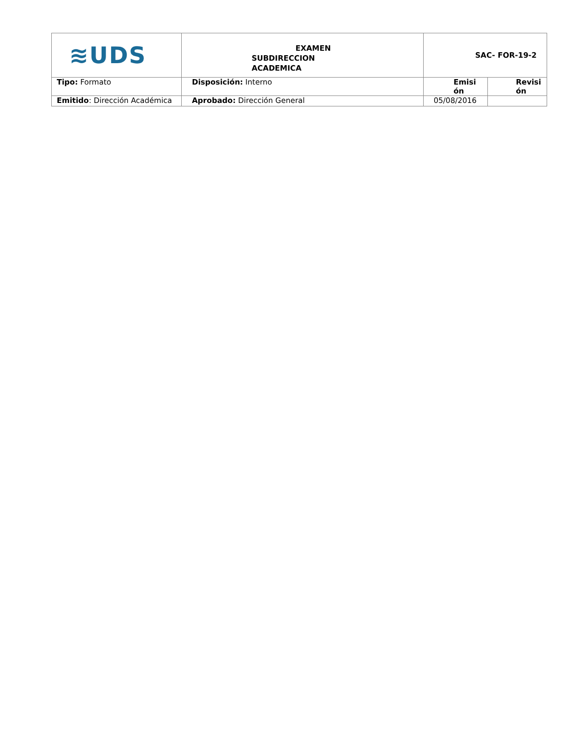| ≋UDS | EXAMEN SUBDIRECCION ACADEMICA | SAC- FOR-19-2 | |
| Tipo: Formato | Disposición: Interno | Emisi ón | Revisi ón |
| Emitido : Dirección Académica | Aprobado: Dirección General | 05/08/2016 | |